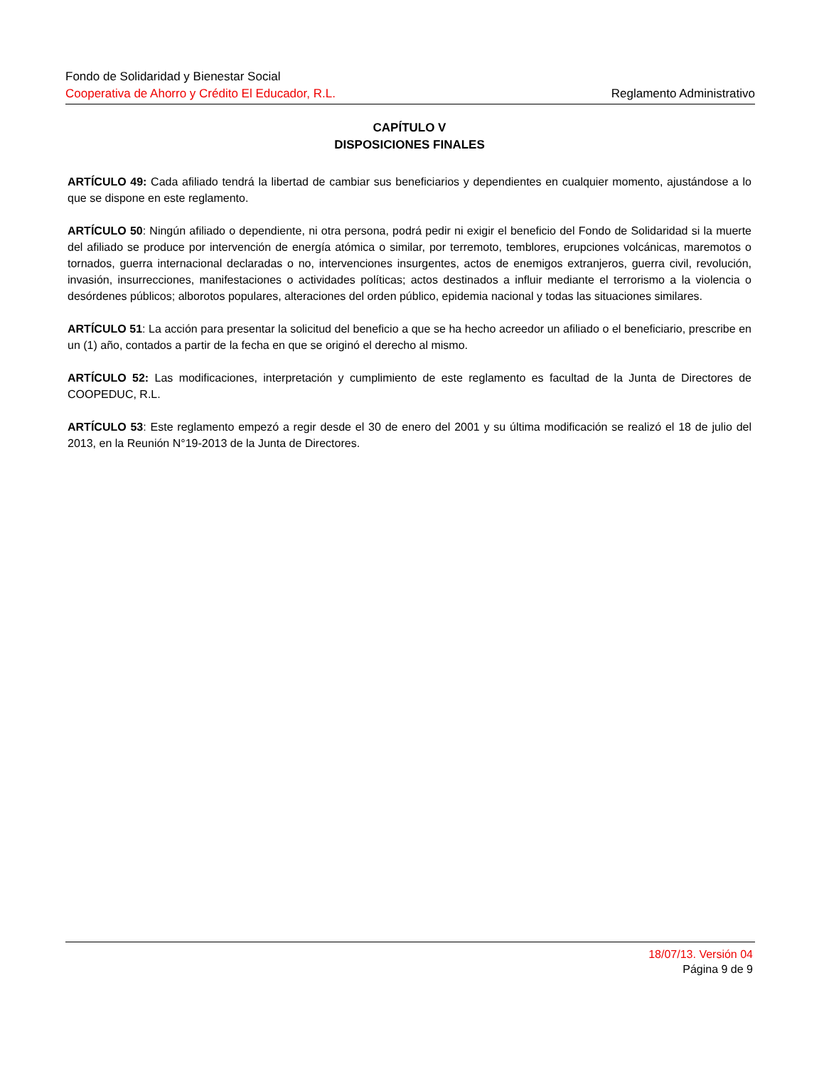Fondo de Solidaridad y Bienestar Social
Cooperativa de Ahorro y Crédito El Educador, R.L. Reglamento Administrativo
CAPÍTULO V
DISPOSICIONES FINALES
ARTÍCULO 49: Cada afiliado tendrá la libertad de cambiar sus beneficiarios y dependientes en cualquier momento, ajustándose a lo que se dispone en este reglamento.
ARTÍCULO 50: Ningún afiliado o dependiente, ni otra persona, podrá pedir ni exigir el beneficio del Fondo de Solidaridad si la muerte del afiliado se produce por intervención de energía atómica o similar, por terremoto, temblores, erupciones volcánicas, maremotos o tornados, guerra internacional declaradas o no, intervenciones insurgentes, actos de enemigos extranjeros, guerra civil, revolución, invasión, insurrecciones, manifestaciones o actividades políticas; actos destinados a influir mediante el terrorismo a la violencia o desórdenes públicos; alborotos populares, alteraciones del orden público, epidemia nacional y todas las situaciones similares.
ARTÍCULO 51: La acción para presentar la solicitud del beneficio a que se ha hecho acreedor un afiliado o el beneficiario, prescribe en un (1) año, contados a partir de la fecha en que se originó el derecho al mismo.
ARTÍCULO 52: Las modificaciones, interpretación y cumplimiento de este reglamento es facultad de la Junta de Directores de COOPEDUC, R.L.
ARTÍCULO 53: Este reglamento empezó a regir desde el 30 de enero del 2001 y su última modificación se realizó el 18 de julio del 2013, en la Reunión N°19-2013 de la Junta de Directores.
18/07/13. Versión 04
Página 9 de 9